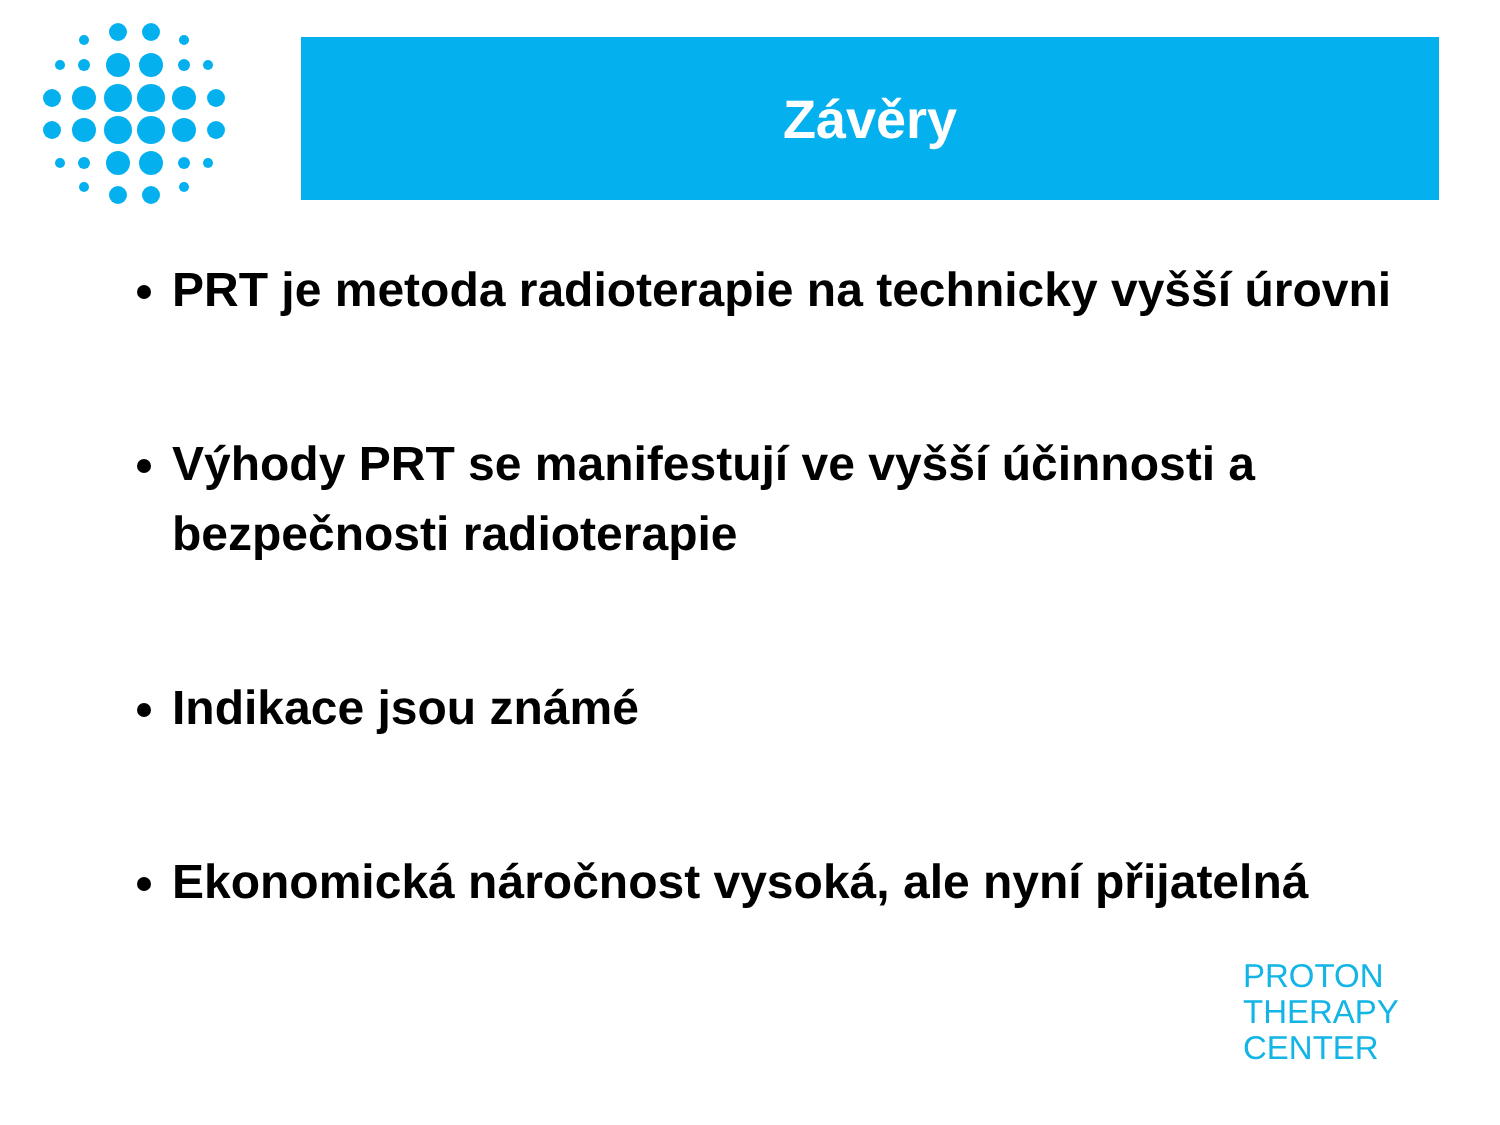Závěry
PRT je metoda radioterapie na technicky vyšší úrovni
Výhody PRT se manifestují ve vyšší účinnosti a bezpečnosti radioterapie
Indikace jsou známé
Ekonomická náročnost vysoká, ale nyní přijatelná
PROTON
THERAPY
CENTER